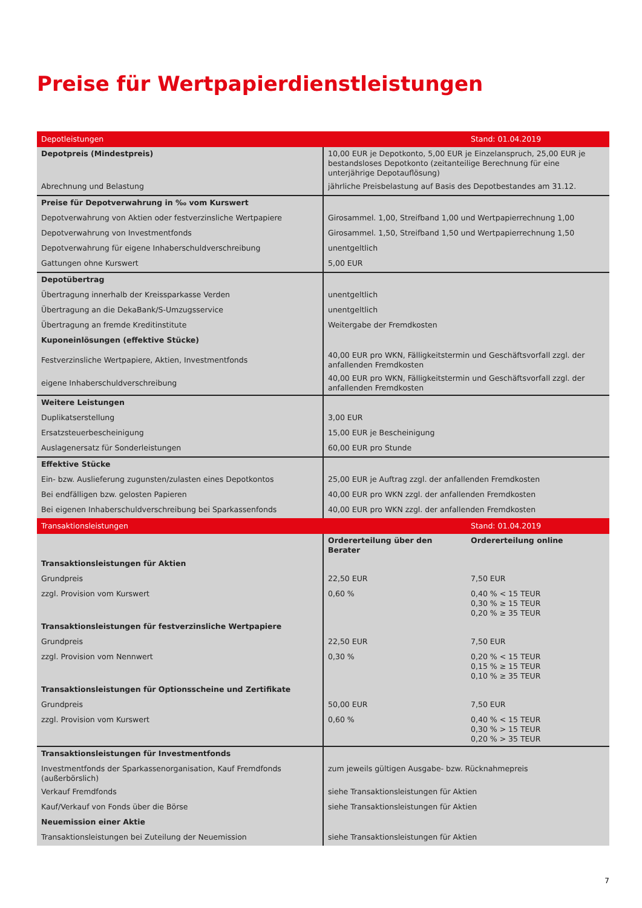Preise für Wertpapierdienstleistungen
| Depotleistungen | | Stand: 01.04.2019 |
| Depotpreis (Mindestpreis) | 10,00 EUR je Depotkonto, 5,00 EUR je Einzelanspruch, 25,00 EUR je bestandsloses Depotkonto (zeitanteilige Berechnung für eine unterjährige Depotauflösung) | |
| Abrechnung und Belastung | jährliche Preisbelastung auf Basis des Depotbestandes am 31.12. | |
| Preise für Depotverwahrung in ‰ vom Kurswert | | |
| Depotverwahrung von Aktien oder festverzinsliche Wertpapiere | Girosammel. 1,00, Streifband 1,00 und Wertpapierrechnung 1,00 | |
| Depotverwahrung von Investmentfonds | Girosammel. 1,50, Streifband 1,50 und Wertpapierrechnung 1,50 | |
| Depotverwahrung für eigene Inhaberschuldverschreibung | unentgeltlich | |
| Gattungen ohne Kurswert | 5,00 EUR | |
| Depotübertrag | | |
| Übertragung innerhalb der Kreissparkasse Verden | unentgeltlich | |
| Übertragung an die DekaBank/S-Umzugsservice | unentgeltlich | |
| Übertragung an fremde Kreditinstitute | Weitergabe der Fremdkosten | |
| Kuponeinlösungen (effektive Stücke) | | |
| Festverzinsliche Wertpapiere, Aktien, Investmentfonds | 40,00 EUR pro WKN, Fälligkeitstermin und Geschäftsvorfall zzgl. der anfallenden Fremdkosten | |
| eigene Inhaberschuldverschreibung | 40,00 EUR pro WKN, Fälligkeitstermin und Geschäftsvorfall zzgl. der anfallenden Fremdkosten | |
| Weitere Leistungen | | |
| Duplikatserstellung | 3,00 EUR | |
| Ersatzsteuerbescheinigung | 15,00 EUR je Bescheinigung | |
| Auslagenersatz für Sonderleistungen | 60,00 EUR pro Stunde | |
| Effektive Stücke | | |
| Ein- bzw. Auslieferung zugunsten/zulasten eines Depotkontos | 25,00 EUR je Auftrag zzgl. der anfallenden Fremdkosten | |
| Bei endfälligen bzw. gelosten Papieren | 40,00 EUR pro WKN zzgl. der anfallenden Fremdkosten | |
| Bei eigenen Inhaberschuldverschreibung bei Sparkassenfonds | 40,00 EUR pro WKN zzgl. der anfallenden Fremdkosten | |
| Transaktionsleistungen | | Stand: 01.04.2019 |
| | Ordererteilung über den Berater | Ordererteilung online |
| Transaktionsleistungen für Aktien | | |
| Grundpreis | 22,50 EUR | 7,50 EUR |
| zzgl. Provision vom Kurswert | 0,60 % | 0,40 % < 15 TEUR 0,30 % ≥ 15 TEUR 0,20 % ≥ 35 TEUR |
| Transaktionsleistungen für festverzinsliche Wertpapiere | | |
| Grundpreis | 22,50 EUR | 7,50 EUR |
| zzgl. Provision vom Nennwert | 0,30 % | 0,20 % < 15 TEUR 0,15 % ≥ 15 TEUR 0,10 % ≥ 35 TEUR |
| Transaktionsleistungen für Optionsscheine und Zertifikate | | |
| Grundpreis | 50,00 EUR | 7,50 EUR |
| zzgl. Provision vom Kurswert | 0,60 % | 0,40 % < 15 TEUR 0,30 % > 15 TEUR 0,20 % > 35 TEUR |
| Transaktionsleistungen für Investmentfonds | | |
| Investmentfonds der Sparkassenorganisation, Kauf Fremdfonds (außerbörs­lich) | zum jeweils gültigen Ausgabe- bzw. Rücknahmepreis | |
| Verkauf Fremdfonds | siehe Transaktionsleistungen für Aktien | |
| Kauf/Verkauf von Fonds über die Börse | siehe Transaktionsleistungen für Aktien | |
| Neuemission einer Aktie | | |
| Transaktionsleistungen bei Zuteilung der Neuemission | siehe Transaktionsleistungen für Aktien | |
7